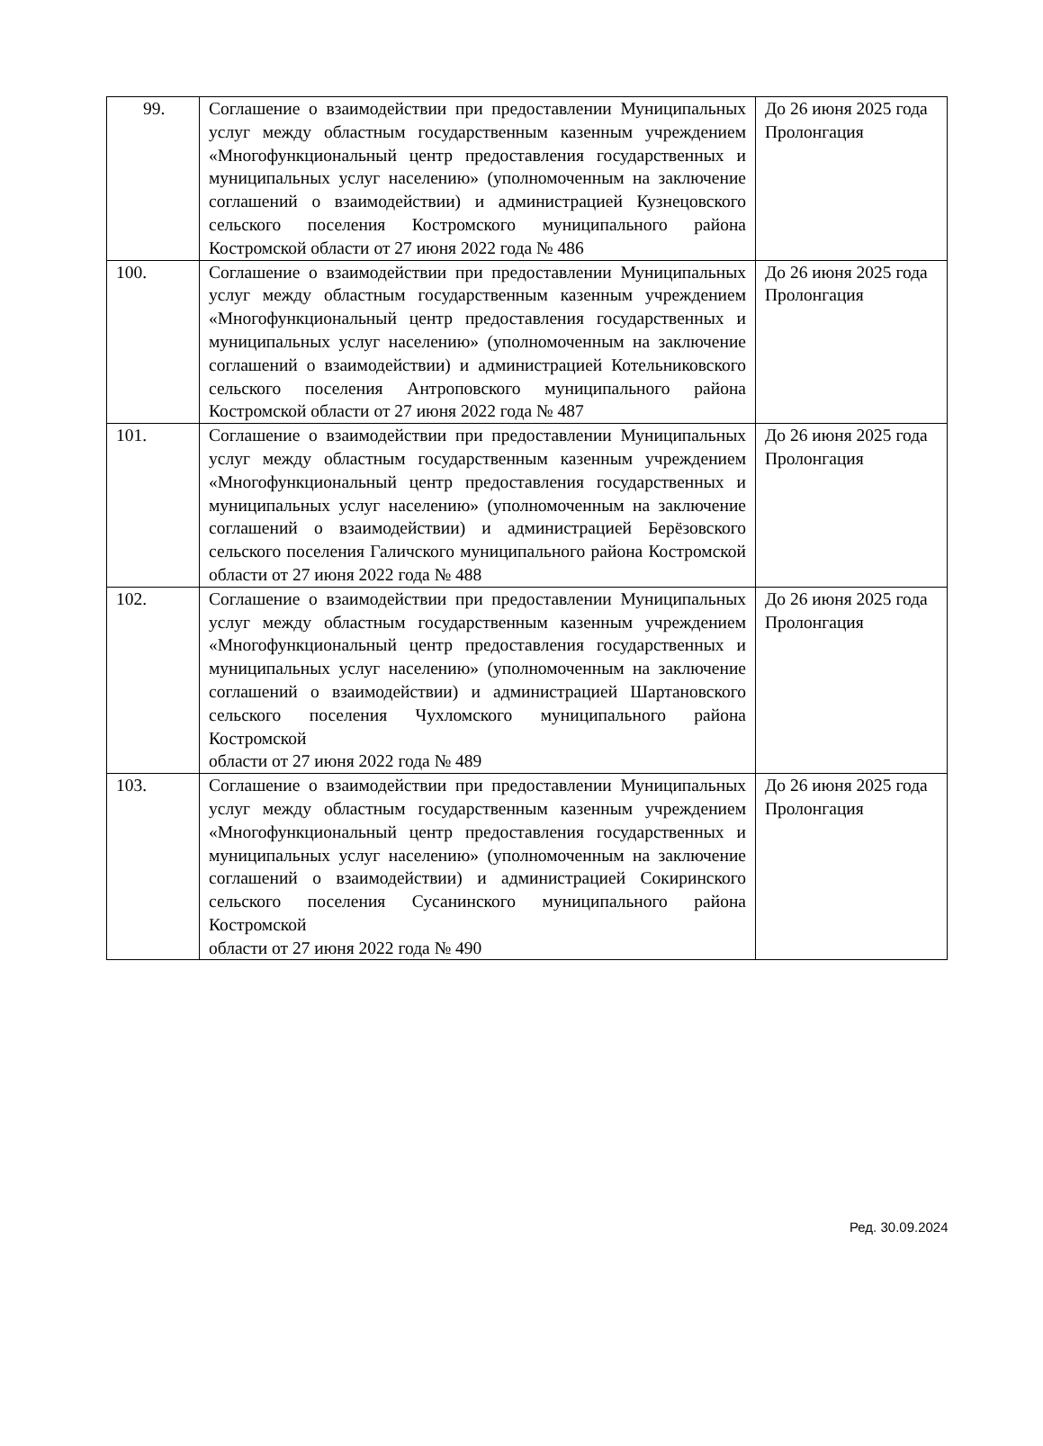| 99. | Соглашение о взаимодействии при предоставлении Муниципальных услуг между областным государственным казенным учреждением «Многофункциональный центр предоставления государственных и муниципальных услуг населению» (уполномоченным на заключение соглашений о взаимодействии) и администрацией Кузнецовского сельского поселения Костромского муниципального района Костромской области от 27 июня 2022 года № 486 | До 26 июня 2025 года Пролонгация |
| 100. | Соглашение о взаимодействии при предоставлении Муниципальных услуг между областным государственным казенным учреждением «Многофункциональный центр предоставления государственных и муниципальных услуг населению» (уполномоченным на заключение соглашений о взаимодействии) и администрацией Котельниковского сельского поселения Антроповского муниципального района Костромской области от 27 июня 2022 года № 487 | До 26 июня 2025 года Пролонгация |
| 101. | Соглашение о взаимодействии при предоставлении Муниципальных услуг между областным государственным казенным учреждением «Многофункциональный центр предоставления государственных и муниципальных услуг населению» (уполномоченным на заключение соглашений о взаимодействии) и администрацией Берёзовского сельского поселения Галичского муниципального района Костромской области от 27 июня 2022 года № 488 | До 26 июня 2025 года Пролонгация |
| 102. | Соглашение о взаимодействии при предоставлении Муниципальных услуг между областным государственным казенным учреждением «Многофункциональный центр предоставления государственных и муниципальных услуг населению» (уполномоченным на заключение соглашений о взаимодействии) и администрацией Шартановского сельского поселения Чухломского муниципального района Костромской области от 27 июня 2022 года № 489 | До 26 июня 2025 года Пролонгация |
| 103. | Соглашение о взаимодействии при предоставлении Муниципальных услуг между областным государственным казенным учреждением «Многофункциональный центр предоставления государственных и муниципальных услуг населению» (уполномоченным на заключение соглашений о взаимодействии) и администрацией Сокиринского сельского поселения Сусанинского муниципального района Костромской области от 27 июня 2022 года № 490 | До 26 июня 2025 года Пролонгация |
Ред. 30.09.2024